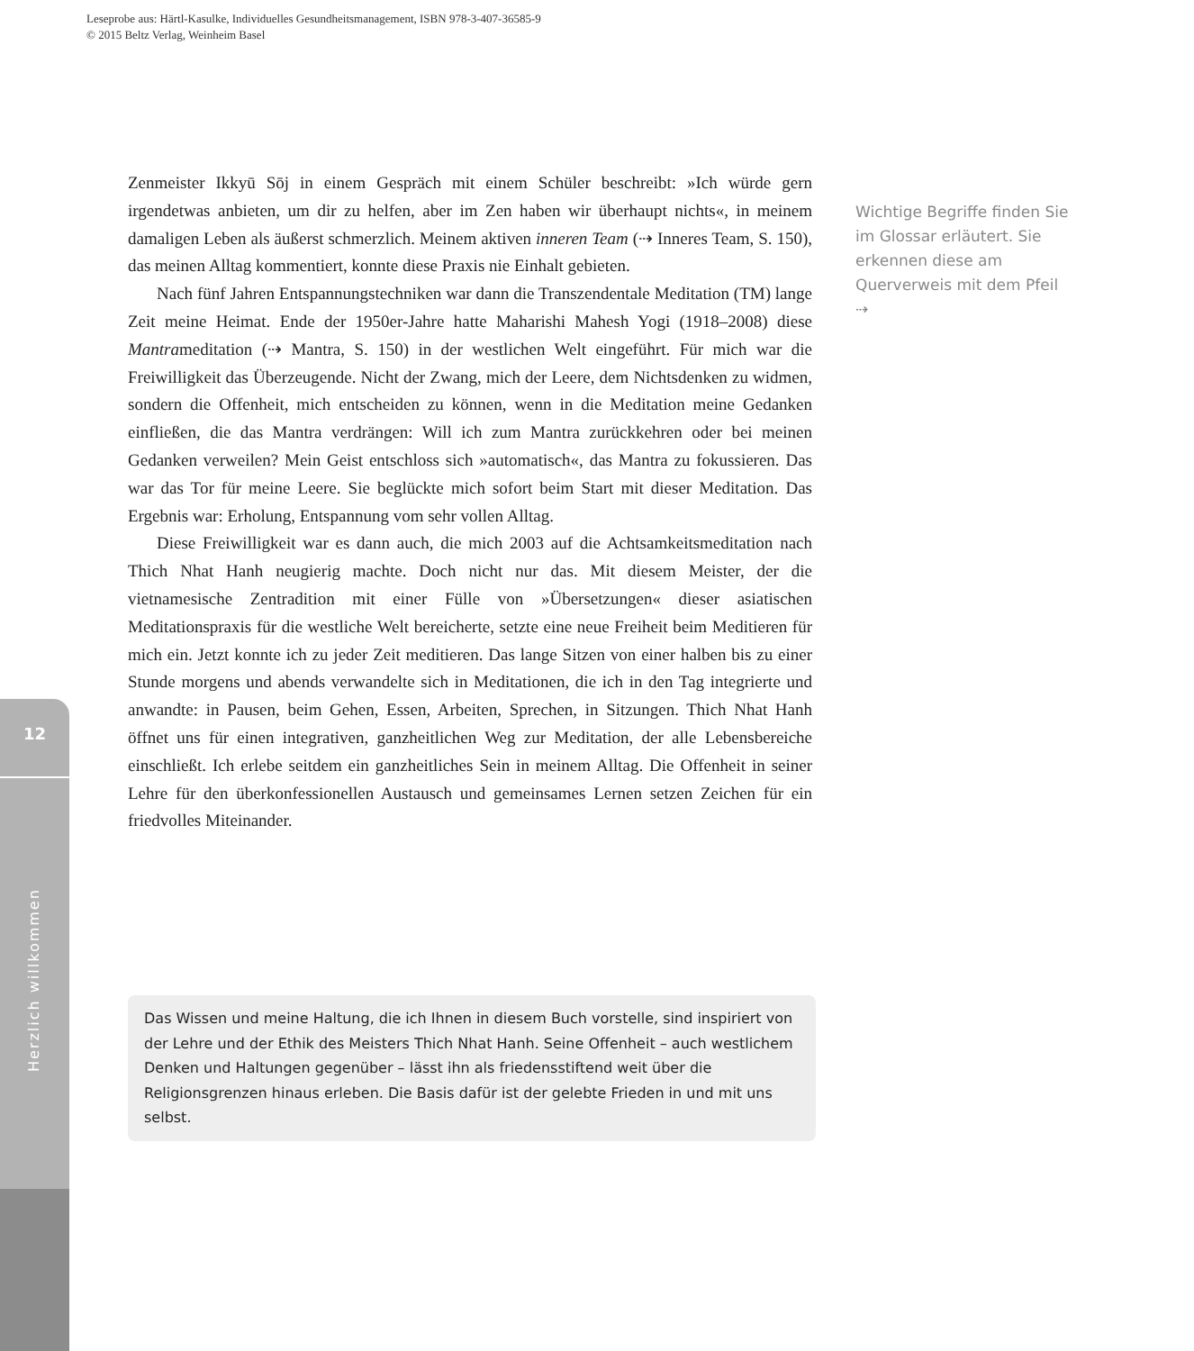Leseprobe aus: Härtl-Kasulke, Individuelles Gesundheitsmanagement, ISBN 978-3-407-36585-9
© 2015 Beltz Verlag, Weinheim Basel
12
Herzlich willkommen
Zenmeister Ikkyū Sōj in einem Gespräch mit einem Schüler beschreibt: »Ich würde gern irgendetwas anbieten, um dir zu helfen, aber im Zen haben wir überhaupt nichts«, in meinem damaligen Leben als äußerst schmerzlich. Meinem aktiven inneren Team (⇢ Inneres Team, S. 150), das meinen Alltag kommentiert, konnte diese Praxis nie Einhalt gebieten.
Nach fünf Jahren Entspannungstechniken war dann die Transzendentale Meditation (TM) lange Zeit meine Heimat. Ende der 1950er-Jahre hatte Maharishi Mahesh Yogi (1918–2008) diese Mantrameditation (⇢ Mantra, S. 150) in der westlichen Welt eingeführt. Für mich war die Freiwilligkeit das Überzeugende. Nicht der Zwang, mich der Leere, dem Nichtsdenken zu widmen, sondern die Offenheit, mich entscheiden zu können, wenn in die Meditation meine Gedanken einfließen, die das Mantra verdrängen: Will ich zum Mantra zurückkehren oder bei meinen Gedanken verweilen? Mein Geist entschloss sich »automatisch«, das Mantra zu fokussieren. Das war das Tor für meine Leere. Sie beglückte mich sofort beim Start mit dieser Meditation. Das Ergebnis war: Erholung, Entspannung vom sehr vollen Alltag.
Diese Freiwilligkeit war es dann auch, die mich 2003 auf die Achtsamkeitsmeditation nach Thich Nhat Hanh neugierig machte. Doch nicht nur das. Mit diesem Meister, der die vietnamesische Zentradition mit einer Fülle von »Übersetzungen« dieser asiatischen Meditationspraxis für die westliche Welt bereicherte, setzte eine neue Freiheit beim Meditieren für mich ein. Jetzt konnte ich zu jeder Zeit meditieren. Das lange Sitzen von einer halben bis zu einer Stunde morgens und abends verwandelte sich in Meditationen, die ich in den Tag integrierte und anwandte: in Pausen, beim Gehen, Essen, Arbeiten, Sprechen, in Sitzungen. Thich Nhat Hanh öffnet uns für einen integrativen, ganzheitlichen Weg zur Meditation, der alle Lebensbereiche einschließt. Ich erlebe seitdem ein ganzheitliches Sein in meinem Alltag. Die Offenheit in seiner Lehre für den überkonfessionellen Austausch und gemeinsames Lernen setzen Zeichen für ein friedvolles Miteinander.
Wichtige Begriffe finden Sie im Glossar erläutert. Sie erkennen diese am Querverweis mit dem Pfeil ⇢
Das Wissen und meine Haltung, die ich Ihnen in diesem Buch vorstelle, sind inspiriert von der Lehre und der Ethik des Meisters Thich Nhat Hanh. Seine Offenheit – auch westlichem Denken und Haltungen gegenüber – lässt ihn als friedensstiftend weit über die Religionsgrenzen hinaus erleben. Die Basis dafür ist der gelebte Frieden in und mit uns selbst.